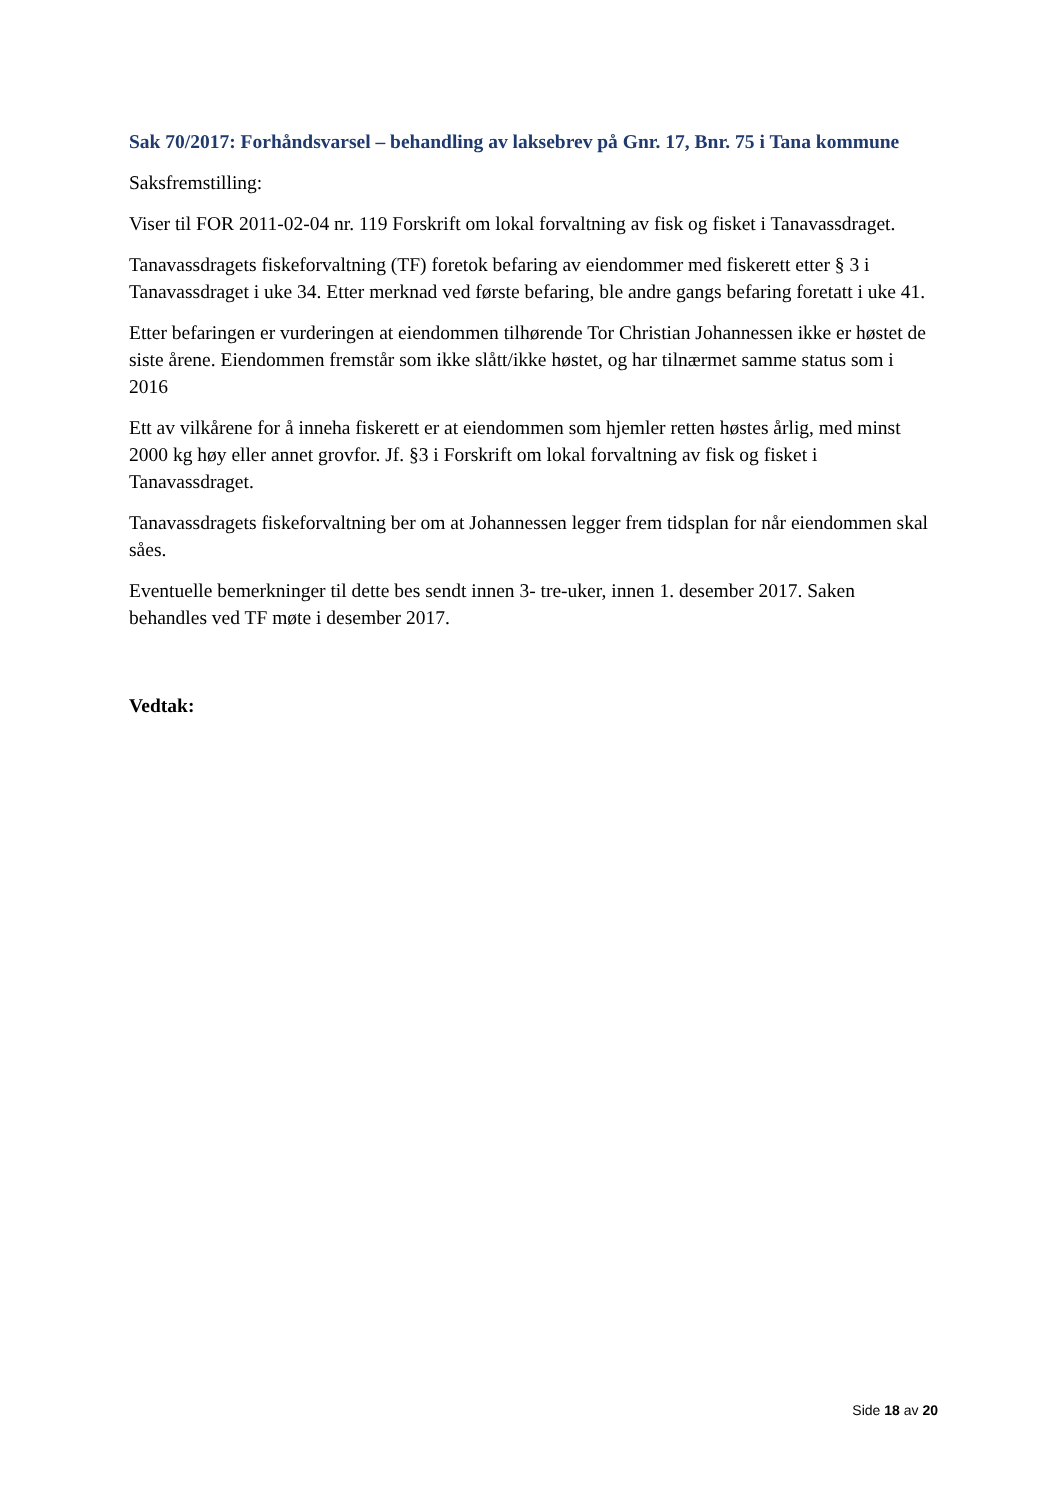Sak 70/2017: Forhåndsvarsel – behandling av laksebrev på Gnr. 17, Bnr. 75 i Tana kommune
Saksfremstilling:
Viser til FOR 2011-02-04 nr. 119 Forskrift om lokal forvaltning av fisk og fisket i Tanavassdraget.
Tanavassdragets fiskeforvaltning (TF) foretok befaring av eiendommer med fiskerett etter § 3 i Tanavassdraget i uke 34. Etter merknad ved første befaring, ble andre gangs befaring foretatt i uke 41.
Etter befaringen er vurderingen at eiendommen tilhørende Tor Christian Johannessen ikke er høstet de siste årene. Eiendommen fremstår som ikke slått/ikke høstet, og har tilnærmet samme status som i 2016
Ett av vilkårene for å inneha fiskerett er at eiendommen som hjemler retten høstes årlig, med minst 2000 kg høy eller annet grovfor. Jf. §3 i Forskrift om lokal forvaltning av fisk og fisket i Tanavassdraget.
Tanavassdragets fiskeforvaltning ber om at Johannessen legger frem tidsplan for når eiendommen skal såes.
Eventuelle bemerkninger til dette bes sendt innen 3- tre-uker, innen 1. desember 2017. Saken behandles ved TF møte i desember 2017.
Vedtak:
Side 18 av 20